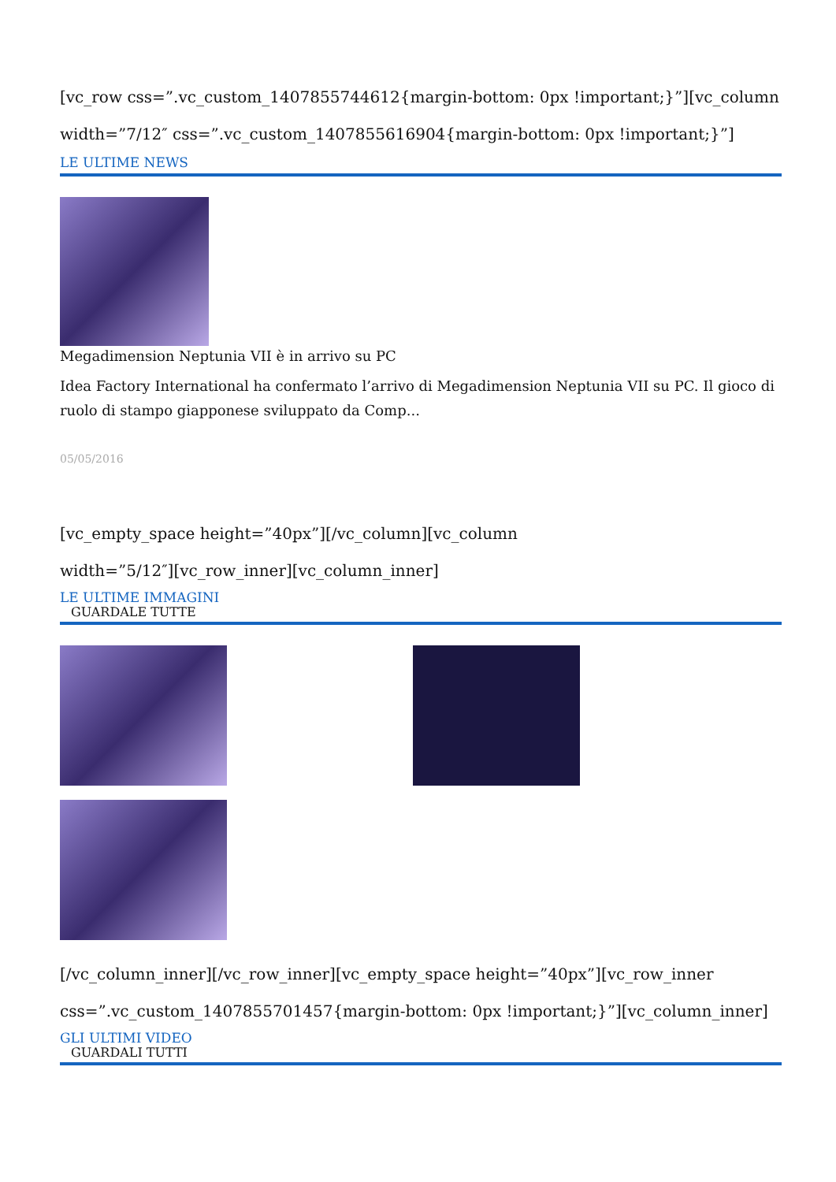[vc_row css=”.vc_custom_1407855744612{margin-bottom: 0px !important;}”][vc_column width=”7/12″ css=”.vc_custom_1407855616904{margin-bottom: 0px !important;}”]
LE ULTIME NEWS
Megadimension Neptunia VII è in arrivo su PC
Idea Factory International ha confermato l’arrivo di Megadimension Neptunia VII su PC. Il gioco di ruolo di stampo giapponese sviluppato da Comp...
05/05/2016
[vc_empty_space height=”40px”][/vc_column][vc_column
width=”5/12″][vc_row_inner][vc_column_inner]
LE ULTIME IMMAGINI
GUARDALE TUTTE
[/vc_column_inner][/vc_row_inner][vc_empty_space height=”40px”][vc_row_inner css=”.vc_custom_1407855701457{margin-bottom: 0px !important;}”][vc_column_inner]
GLI ULTIMI VIDEO
GUARDALI TUTTI